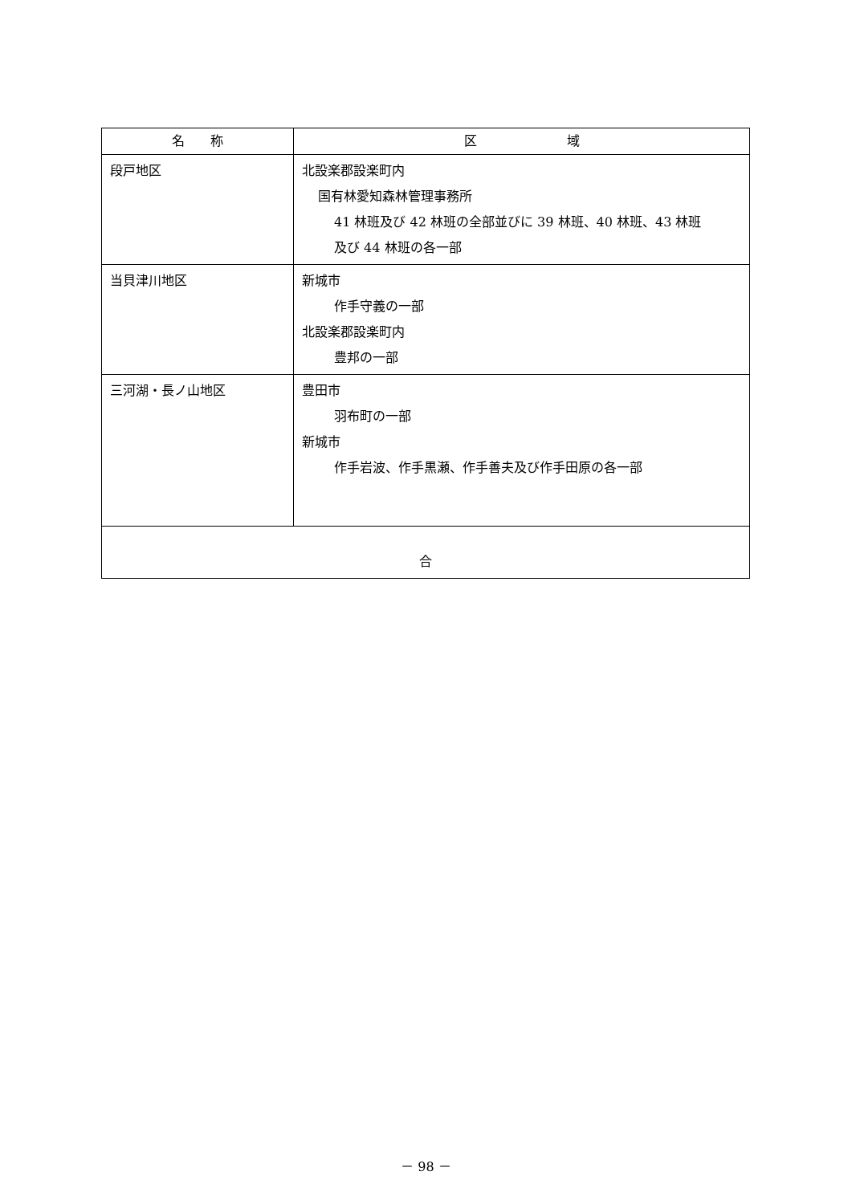| 名 称 | 区 域 |
| --- | --- |
| 段戸地区 | 北設楽郡設楽町内 国有林愛知森林管理事務所 41 林班及び 42 林班の全部並びに 39 林班、40 林班、43 林班 及び 44 林班の各一部 |
| 当貝津川地区 | 新城市 作手守義の一部 北設楽郡設楽町内 豊邦の一部 |
| 三河湖・長ノ山地区 | 豊田市 羽布町の一部 新城市 作手岩波、作手黒瀬、作手善夫及び作手田原の各一部 |
| 合 | |
－ 98 －